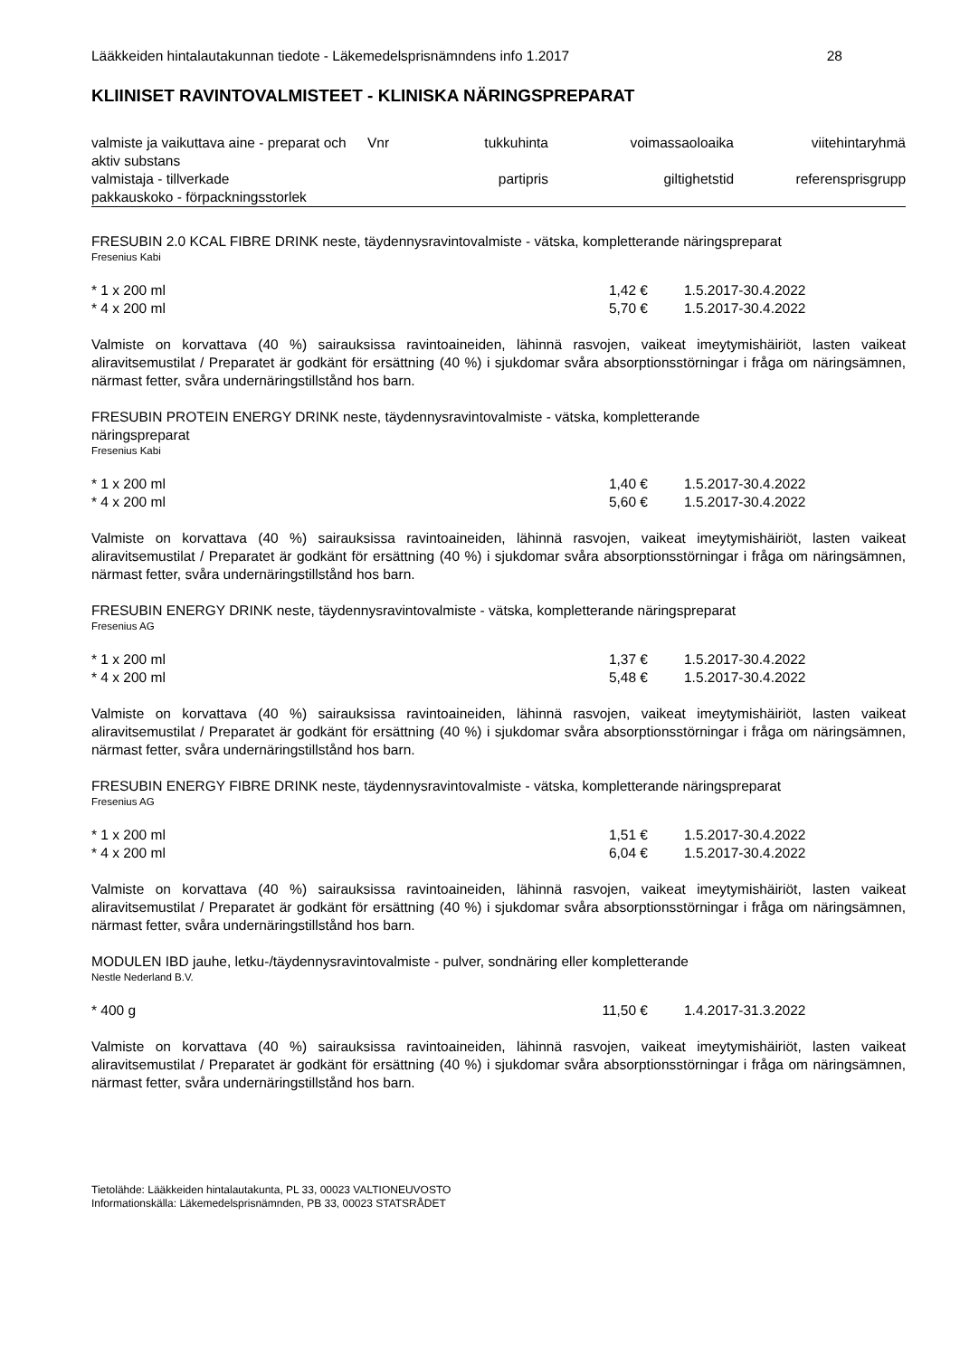Lääkkeiden hintalautakunnan tiedote - Läkemedelsprisnämndens info 1.2017 28
KLIINISET RAVINTOVALMISTEET - KLINISKA NÄRINGSPREPARAT
| valmiste ja vaikuttava aine - preparat och aktiv substans | Vnr | tukkuhinta | voimassaoloaika | viitehintaryhmä |
| --- | --- | --- | --- | --- |
| valmistaja - tillverkade | | partipris | giltighetstid | referensprisgrupp |
| pakkauskoko - förpackningsstorlek | | | | |
FRESUBIN 2.0 KCAL FIBRE DRINK neste, täydennysravintovalmiste - vätska, kompletterande näringspreparat
Fresenius Kabi
| * 1 x 200 ml | 1,42 € | 1.5.2017-30.4.2022 |
| * 4 x 200 ml | 5,70 € | 1.5.2017-30.4.2022 |
Valmiste on korvattava (40 %) sairauksissa ravintoaineiden, lähinnä rasvojen, vaikeat imeytymishäiriöt, lasten vaikeat aliravitsemustilat / Preparatet är godkänt för ersättning (40 %) i sjukdomar svåra absorptionsstörningar i fråga om näringsämnen, närmast fetter, svåra undernäringstillstånd hos barn.
FRESUBIN PROTEIN ENERGY DRINK neste, täydennysravintovalmiste - vätska, kompletterande
näringspreparat
Fresenius Kabi
| * 1 x 200 ml | 1,40 € | 1.5.2017-30.4.2022 |
| * 4 x 200 ml | 5,60 € | 1.5.2017-30.4.2022 |
Valmiste on korvattava (40 %) sairauksissa ravintoaineiden, lähinnä rasvojen, vaikeat imeytymishäiriöt, lasten vaikeat aliravitsemustilat / Preparatet är godkänt för ersättning (40 %) i sjukdomar svåra absorptionsstörningar i fråga om näringsämnen, närmast fetter, svåra undernäringstillstånd hos barn.
FRESUBIN ENERGY DRINK neste, täydennysravintovalmiste - vätska, kompletterande näringspreparat
Fresenius AG
| * 1 x 200 ml | 1,37 € | 1.5.2017-30.4.2022 |
| * 4 x 200 ml | 5,48 € | 1.5.2017-30.4.2022 |
Valmiste on korvattava (40 %) sairauksissa ravintoaineiden, lähinnä rasvojen, vaikeat imeytymishäiriöt, lasten vaikeat aliravitsemustilat / Preparatet är godkänt för ersättning (40 %) i sjukdomar svåra absorptionsstörningar i fråga om näringsämnen, närmast fetter, svåra undernäringstillstånd hos barn.
FRESUBIN ENERGY FIBRE DRINK neste, täydennysravintovalmiste - vätska, kompletterande näringspreparat
Fresenius AG
| * 1 x 200 ml | 1,51 € | 1.5.2017-30.4.2022 |
| * 4 x 200 ml | 6,04 € | 1.5.2017-30.4.2022 |
Valmiste on korvattava (40 %) sairauksissa ravintoaineiden, lähinnä rasvojen, vaikeat imeytymishäiriöt, lasten vaikeat aliravitsemustilat / Preparatet är godkänt för ersättning (40 %) i sjukdomar svåra absorptionsstörningar i fråga om näringsämnen, närmast fetter, svåra undernäringstillstånd hos barn.
MODULEN IBD jauhe, letku-/täydennysravintovalmiste - pulver, sondnäring eller kompletterande
Nestle Nederland B.V.
| * 400 g | 11,50 € | 1.4.2017-31.3.2022 |
Valmiste on korvattava (40 %) sairauksissa ravintoaineiden, lähinnä rasvojen, vaikeat imeytymishäiriöt, lasten vaikeat aliravitsemustilat / Preparatet är godkänt för ersättning (40 %) i sjukdomar svåra absorptionsstörningar i fråga om näringsämnen, närmast fetter, svåra undernäringstillstånd hos barn.
Tietolähde: Lääkkeiden hintalautakunta, PL 33, 00023 VALTIONEUVOSTO
Informationskälla: Läkemedelsprisnämnden, PB 33, 00023 STATSRÅDET